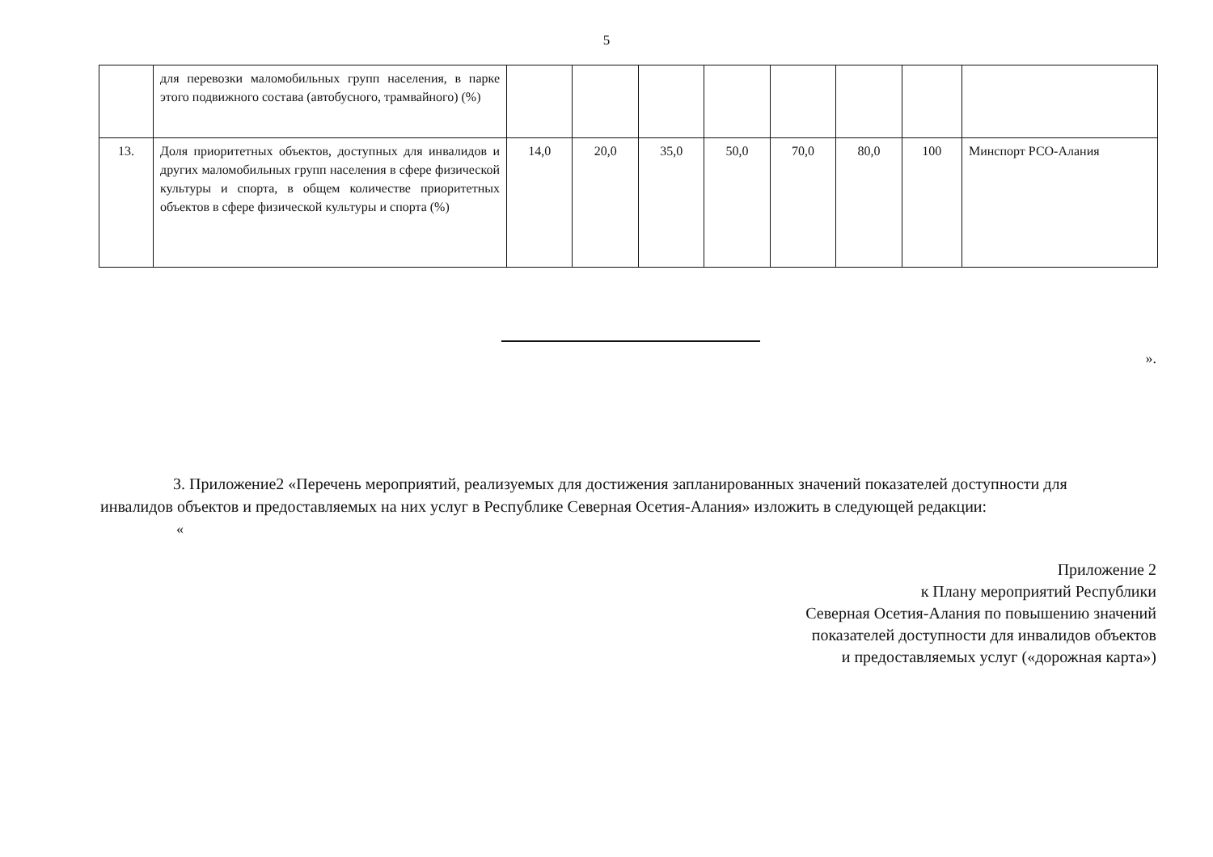5
| | для перевозки маломобильных групп населения, в парке этого подвижного состава (автобусного, трамвайного) (%) | | | | | | | | |
| 13. | Доля приоритетных объектов, доступных для инвалидов и других маломобильных групп населения в сфере физической культуры и спорта, в общем количестве приоритетных объектов в сфере физической культуры и спорта (%) | 14,0 | 20,0 | 35,0 | 50,0 | 70,0 | 80,0 | 100 | Минспорт РСО-Алания |
».
3. Приложение2 «Перечень мероприятий, реализуемых для достижения запланированных значений показателей доступности для инвалидов объектов и предоставляемых на них услуг в Республике Северная Осетия-Алания» изложить в следующей редакции:
«
Приложение 2
к Плану мероприятий Республики
Северная Осетия-Алания по повышению значений
показателей доступности для инвалидов объектов
и предоставляемых услуг («дорожная карта»)